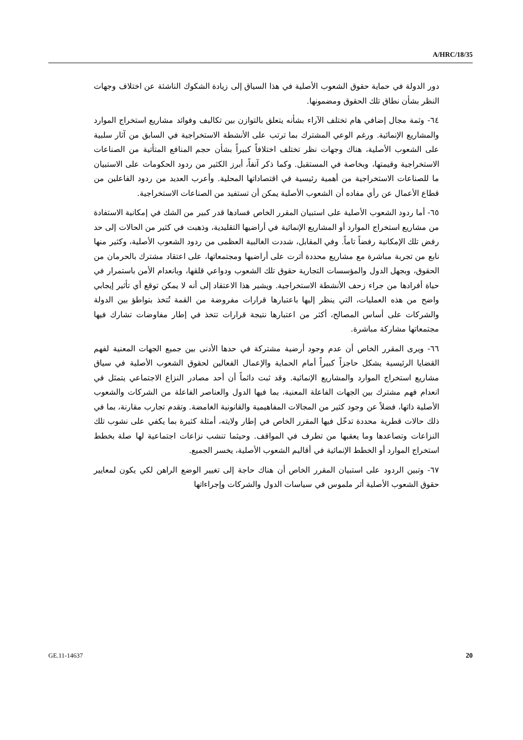A/HRC/18/35
دور الدولة في حماية حقوق الشعوب الأصلية في هذا السياق إلى زيادة الشكوك الناشئة عن اختلاف وجهات النظر بشأن نطاق تلك الحقوق ومضمونها.
٦٤- وثمة مجال إضافي هام تختلف الآراء بشأنه يتعلق بالتوازن بين تكاليف وفوائد مشاريع استخراج الموارد والمشاريع الإنمائية. ورغم الوعي المشترك بما ترتب على الأنشطة الاستخراجية في السابق من آثار سلبية على الشعوب الأصلية، هناك وجهات نظر تختلف اختلافاً كبيراً بشأن حجم المنافع المتأتية من الصناعات الاستخراجية وقيمتها، وبخاصة في المستقبل. وكما ذكر آنفاً، أبرز الكثير من ردود الحكومات على الاستبيان ما للصناعات الاستخراجية من أهمية رئيسية في اقتصاداتها المحلية. وأعرب العديد من ردود الفاعلين من قطاع الأعمال عن رأي مفاده أن الشعوب الأصلية يمكن أن تستفيد من الصناعات الاستخراجية.
٦٥- أما ردود الشعوب الأصلية على استبيان المقرر الخاص فسادها قدر كبير من الشك في إمكانية الاستفادة من مشاريع استخراج الموارد أو المشاريع الإنمائية في أراضيها التقليدية، وذهبت في كثير من الحالات إلى حد رفض تلك الإمكانية رفضاً تاماً. وفي المقابل، شددت الغالبية العظمى من ردود الشعوب الأصلية، وكثير منها نابع من تجربة مباشرة مع مشاريع محددة أثرت على أراضيها ومجتمعاتها، على اعتقاد مشترك بالحرمان من الحقوق، وبجهل الدول والمؤسسات التجارية حقوق تلك الشعوب ودواعي قلقها، وبانعدام الأمن باستمرار في حياة أفرادها من جراء زحف الأنشطة الاستخراجية. ويشير هذا الاعتقاد إلى أنه لا يمكن توقع أي تأثير إيجابي واضح من هذه العمليات، التي ينظر إليها باعتبارها قرارات مفروضة من القمة تُتخذ بتواطؤ بين الدولة والشركات على أساس المصالح، أكثر من اعتبارها نتيجة قرارات تتخذ في إطار مفاوضات تشارك فيها مجتمعاتها مشاركة مباشرة.
٦٦- ويرى المقرر الخاص أن عدم وجود أرضية مشتركة في حدها الأدنى بين جميع الجهات المعنية لفهم القضايا الرئيسية يشكل حاجزاً كبيراً أمام الحماية والإعمال الفعالين لحقوق الشعوب الأصلية في سياق مشاريع استخراج الموارد والمشاريع الإنمائية. وقد ثبت دائماً أن أحد مصادر النزاع الاجتماعي يتمثل في انعدام فهم مشترك بين الجهات الفاعلة المعنية، بما فيها الدول والعناصر الفاعلة من الشركات والشعوب الأصلية ذاتها، فضلاً عن وجود كثير من المجالات المفاهيمية والقانونية الغامضة. وتقدم تجارب مقارنة، بما في ذلك حالات قطرية محددة تدخّل فيها المقرر الخاص في إطار ولايته، أمثلة كثيرة بما يكفي على نشوب تلك النزاعات وتصاعدها وما يعقبها من تطرف في المواقف. وحيثما تنشب نزاعات اجتماعية لها صلة بخطط استخراج الموارد أو الخطط الإنمائية في أقاليم الشعوب الأصلية، يخسر الجميع.
٦٧- وتبين الردود على استبيان المقرر الخاص أن هناك حاجة إلى تغيير الوضع الراهن لكي يكون لمعايير حقوق الشعوب الأصلية أثر ملموس في سياسات الدول والشركات وإجراءاتها
GE.11-14637 20